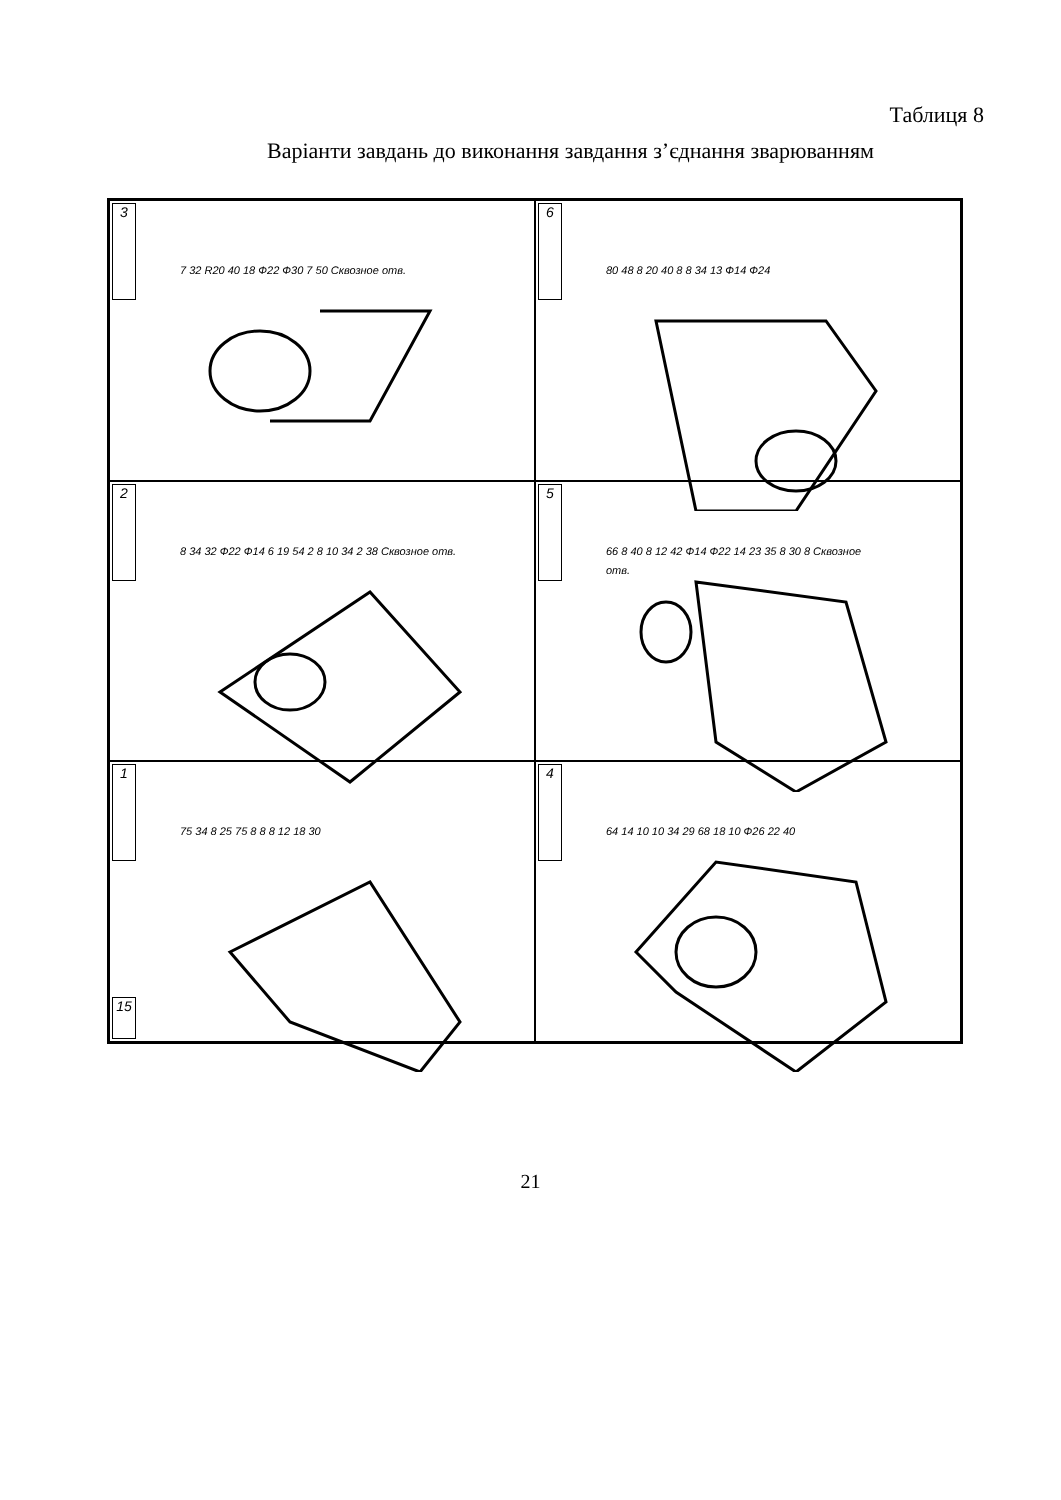Таблиця 8
Варіанти завдань до виконання завдання з’єднання зварюванням
3
7 32 R20 40 18 Ф22 Ф30 7 50 Сквозное отв.
6
80 48 8 20 40 8 8 34 13 Ф14 Ф24
2
8 34 32 Ф22 Ф14 6 19 54 2 8 10 34 2 38 Сквозное отв.
5
66 8 40 8 12 42 Ф14 Ф22 14 23 35 8 30 8 Сквозное отв.
1
15
75 34 8 25 75 8 8 8 12 18 30
4
64 14 10 10 34 29 68 18 10 Ф26 22 40
21